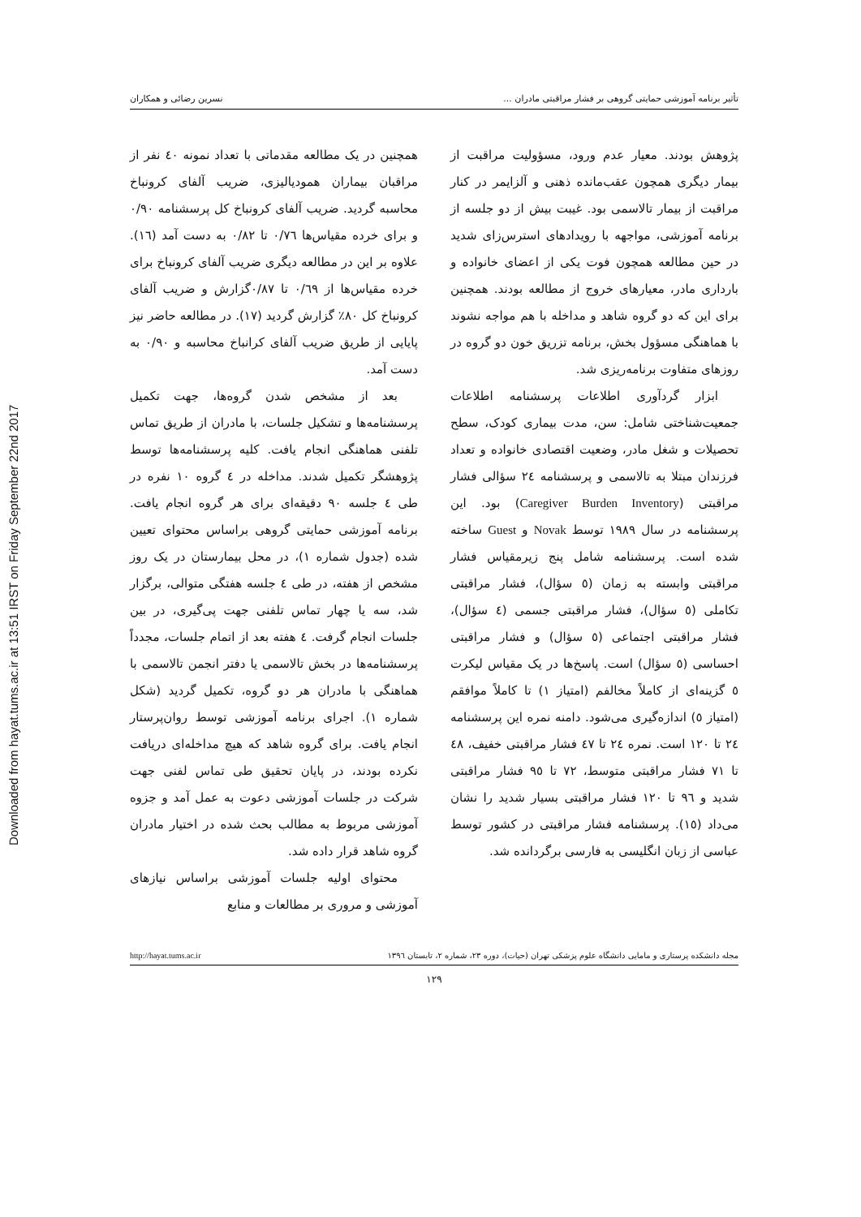Downloaded from hayat.tums.ac.ir at 13:51 IRST on Friday September 22nd 2017
تأثیر برنامه آموزشی حمایتی گروهی بر فشار مراقبتی مادران ... نسرین رضائی و همکاران
پژوهش بودند. معیار عدم ورود، مسؤولیت مراقبت از بیمار دیگری همچون عقب‌مانده ذهنی و آلزایمر در کنار مراقبت از بیمار تالاسمی بود. غیبت بیش از دو جلسه از برنامه آموزشی، مواجهه با رویدادهای استرس‌زای شدید در حین مطالعه همچون فوت یکی از اعضای خانواده و بارداری مادر، معیارهای خروج از مطالعه بودند. همچنین برای این که دو گروه شاهد و مداخله با هم مواجه نشوند با هماهنگی مسؤول بخش، برنامه تزریق خون دو گروه در روزهای متفاوت برنامه‌ریزی شد.
ابزار گردآوری اطلاعات پرسشنامه اطلاعات جمعیت‌شناختی شامل: سن، مدت بیماری کودک، سطح تحصیلات و شغل مادر، وضعیت اقتصادی خانواده و تعداد فرزندان مبتلا به تالاسمی و پرسشنامه ۲٤ سؤالی فشار مراقبتی (Caregiver Burden Inventory) بود. این پرسشنامه در سال ۱۹۸۹ توسط Novak و Guest ساخته شده است. پرسشنامه شامل پنج زیرمقیاس فشار مراقبتی وابسته به زمان (٥ سؤال)، فشار مراقبتی تکاملی (٥ سؤال)، فشار مراقبتی جسمی (٤ سؤال)، فشار مراقبتی اجتماعی (٥ سؤال) و فشار مراقبتی احساسی (٥ سؤال) است. پاسخ‌ها در یک مقیاس لیکرت ٥ گزینه‌ای از کاملاً مخالفم (امتیاز ۱) تا کاملاً موافقم (امتیاز ٥) اندازه‌گیری می‌شود. دامنه نمره این پرسشنامه ۲٤ تا ۱۲۰ است. نمره ۲٤ تا ٤۷ فشار مراقبتی خفیف، ٤۸ تا ۷۱ فشار مراقبتی متوسط، ۷۲ تا ۹٥ فشار مراقبتی شدید و ۹٦ تا ۱۲۰ فشار مراقبتی بسیار شدید را نشان می‌داد (۱٥). پرسشنامه فشار مراقبتی در کشور توسط عباسی از زبان انگلیسی به فارسی برگردانده شد.
همچنین در یک مطالعه مقدماتی با تعداد نمونه ٤۰ نفر از مراقبان بیماران همودیالیزی، ضریب آلفای کرونباخ محاسبه گردید. ضریب آلفای کرونباخ کل پرسشنامه ۰/۹۰ و برای خرده مقیاس‌ها ۰/۷٦ تا ۰/۸۲ به دست آمد (۱٦). علاوه بر این در مطالعه دیگری ضریب آلفای کرونباخ برای خرده مقیاس‌ها از ۰/٦۹ تا ۰/۸۷گزارش و ضریب آلفای کرونباخ کل ۸۰٪ گزارش گردید (۱۷). در مطالعه حاضر نیز پایایی از طریق ضریب آلفای کرانباخ محاسبه و ۰/۹۰ به دست آمد.
بعد از مشخص شدن گروه‌ها، جهت تکمیل پرسشنامه‌ها و تشکیل جلسات، با مادران از طریق تماس تلفنی هماهنگی انجام یافت. کلیه پرسشنامه‌ها توسط پژوهشگر تکمیل شدند. مداخله در ٤ گروه ۱۰ نفره در طی ٤ جلسه ۹۰ دقیقه‌ای برای هر گروه انجام یافت. برنامه آموزشی حمایتی گروهی براساس محتوای تعیین شده (جدول شماره ۱)، در محل بیمارستان در یک روز مشخص از هفته، در طی ٤ جلسه هفتگی متوالی، برگزار شد، سه یا چهار تماس تلفنی جهت پی‌گیری، در بین جلسات انجام گرفت. ٤ هفته بعد از اتمام جلسات، مجدداً پرسشنامه‌ها در بخش تالاسمی یا دفتر انجمن تالاسمی با هماهنگی با مادران هر دو گروه، تکمیل گردید (شکل شماره ۱). اجرای برنامه آموزشی توسط روان‌پرستار انجام یافت. برای گروه شاهد که هیچ مداخله‌ای دریافت نکرده بودند، در پایان تحقیق طی تماس لفنی جهت شرکت در جلسات آموزشی دعوت به عمل آمد و جزوه آموزشی مربوط به مطالب بحث شده در اختیار مادران گروه شاهد قرار داده شد.
محتوای اولیه جلسات آموزشی براساس نیازهای آموزشی و مروری بر مطالعات و منابع
مجله دانشکده پرستاری و مامایی دانشگاه علوم پزشکی تهران (حیات)، دوره ۲۳، شماره ۲، تابستان ۱۳۹٦ http://hayat.tums.ac.ir
۱۲۹